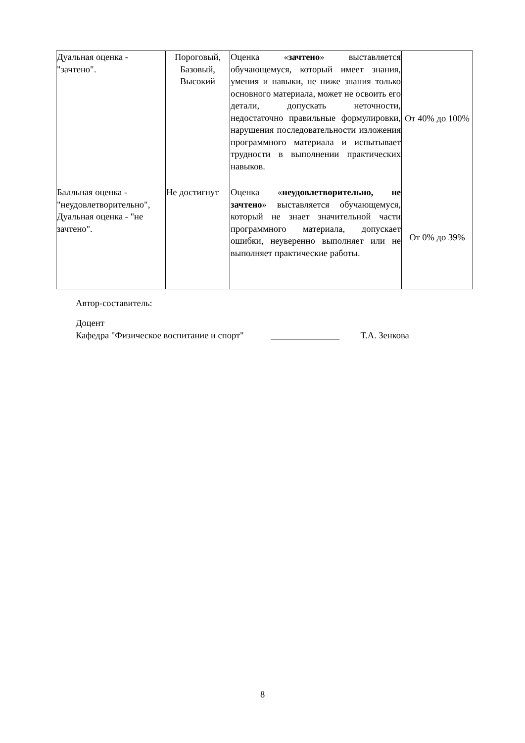| Дуальная оценка - "зачтено". | Пороговый, Базовый, Высокий | Оценка « зачтено » выставляется обучающемуся, который имеет знания, умения и навыки, не ниже знания только основного материала, может не освоить его детали, допускать неточности, недостаточно правильные формулировки, нарушения последовательности изложения программного материала и испытывает трудности в выполнении практических навыков. | От 40% до 100% |
| Балльная оценка - "неудовлетворительно", Дуальная оценка - "не зачтено". | Не достигнут | Оценка « неудовлетворительно, не зачтено » выставляется обучающемуся, который не знает значительной части программного материала, допускает ошибки, неуверенно выполняет или не выполняет практические работы. | От 0% до 39% |
Автор-составитель:
Доцент
Кафедра "Физическое воспитание и спорт" _______________ Т.А. Зенкова
8